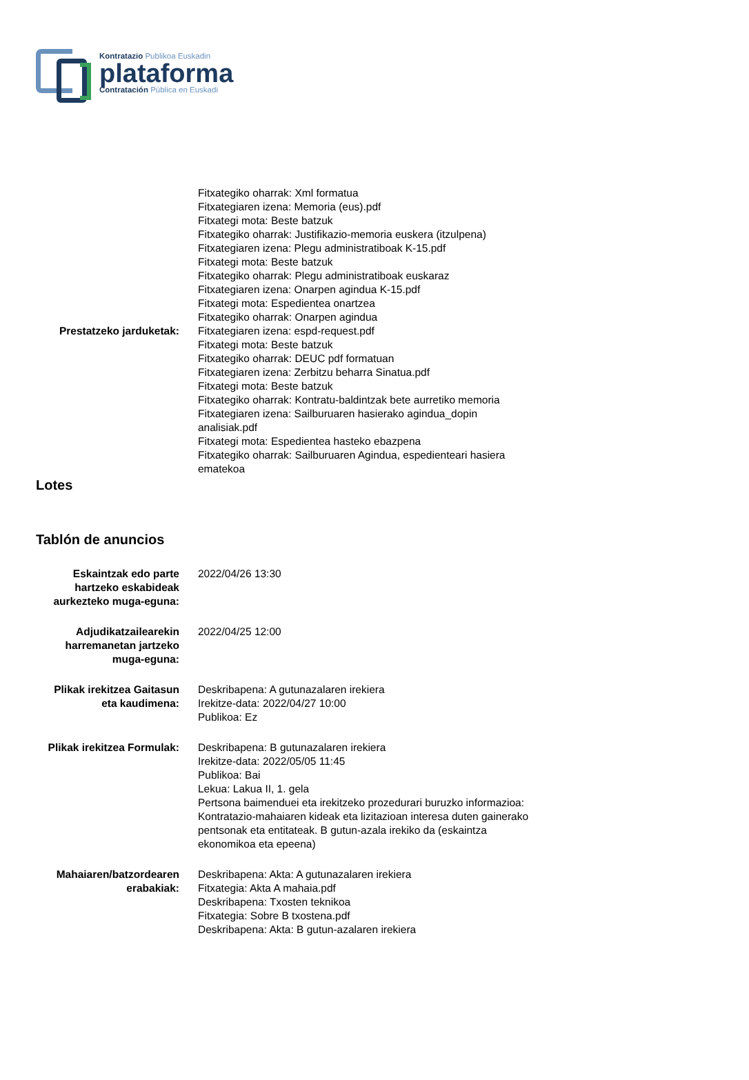Kontratazio Publikoa Euskadin
plataforma
Contratación Pública en Euskadi
Prestatzeko jarduketak:
Fitxategiko oharrak: Xml formatua
Fitxategiaren izena: Memoria (eus).pdf
Fitxategi mota: Beste batzuk
Fitxategiko oharrak: Justifikazio-memoria euskera (itzulpena)
Fitxategiaren izena: Plegu administratiboak K-15.pdf
Fitxategi mota: Beste batzuk
Fitxategiko oharrak: Plegu administratiboak euskaraz
Fitxategiaren izena: Onarpen agindua K-15.pdf
Fitxategi mota: Espedientea onartzea
Fitxategiko oharrak: Onarpen agindua
Fitxategiaren izena: espd-request.pdf
Fitxategi mota: Beste batzuk
Fitxategiko oharrak: DEUC pdf formatuan
Fitxategiaren izena: Zerbitzu beharra Sinatua.pdf
Fitxategi mota: Beste batzuk
Fitxategiko oharrak: Kontratu-baldintzak bete aurretiko memoria
Fitxategiaren izena: Sailburuaren hasierako agindua_dopin analisiak.pdf
Fitxategi mota: Espedientea hasteko ebazpena
Fitxategiko oharrak: Sailburuaren Agindua, espedienteari hasiera ematekoa
Lotes
Tablón de anuncios
Eskaintzak edo parte hartzeko eskabideak aurkezteko muga-eguna:
2022/04/26 13:30
Adjudikatzailearekin harremanetan jartzeko muga-eguna:
2022/04/25 12:00
Plikak irekitzea Gaitasun eta kaudimena:
Deskribapena: A gutunazalaren irekiera
Irekitze-data: 2022/04/27 10:00
Publikoa: Ez
Plikak irekitzea Formulak:
Deskribapena: B gutunazalaren irekiera
Irekitze-data: 2022/05/05 11:45
Publikoa: Bai
Lekua: Lakua II, 1. gela
Pertsona baimenduei eta irekitzeko prozedurari buruzko informazioa: Kontratazio-mahaiaren kideak eta lizitazioan interesa duten gainerako pentsonak eta entitateak. B gutun-azala irekiko da (eskaintza ekonomikoa eta epeena)
Mahaiaren/batzordearen erabakiak:
Deskribapena: Akta: A gutunazalaren irekiera
Fitxategia: Akta A mahaia.pdf
Deskribapena: Txosten teknikoa
Fitxategia: Sobre B txostena.pdf
Deskribapena: Akta: B gutun-azalaren irekiera